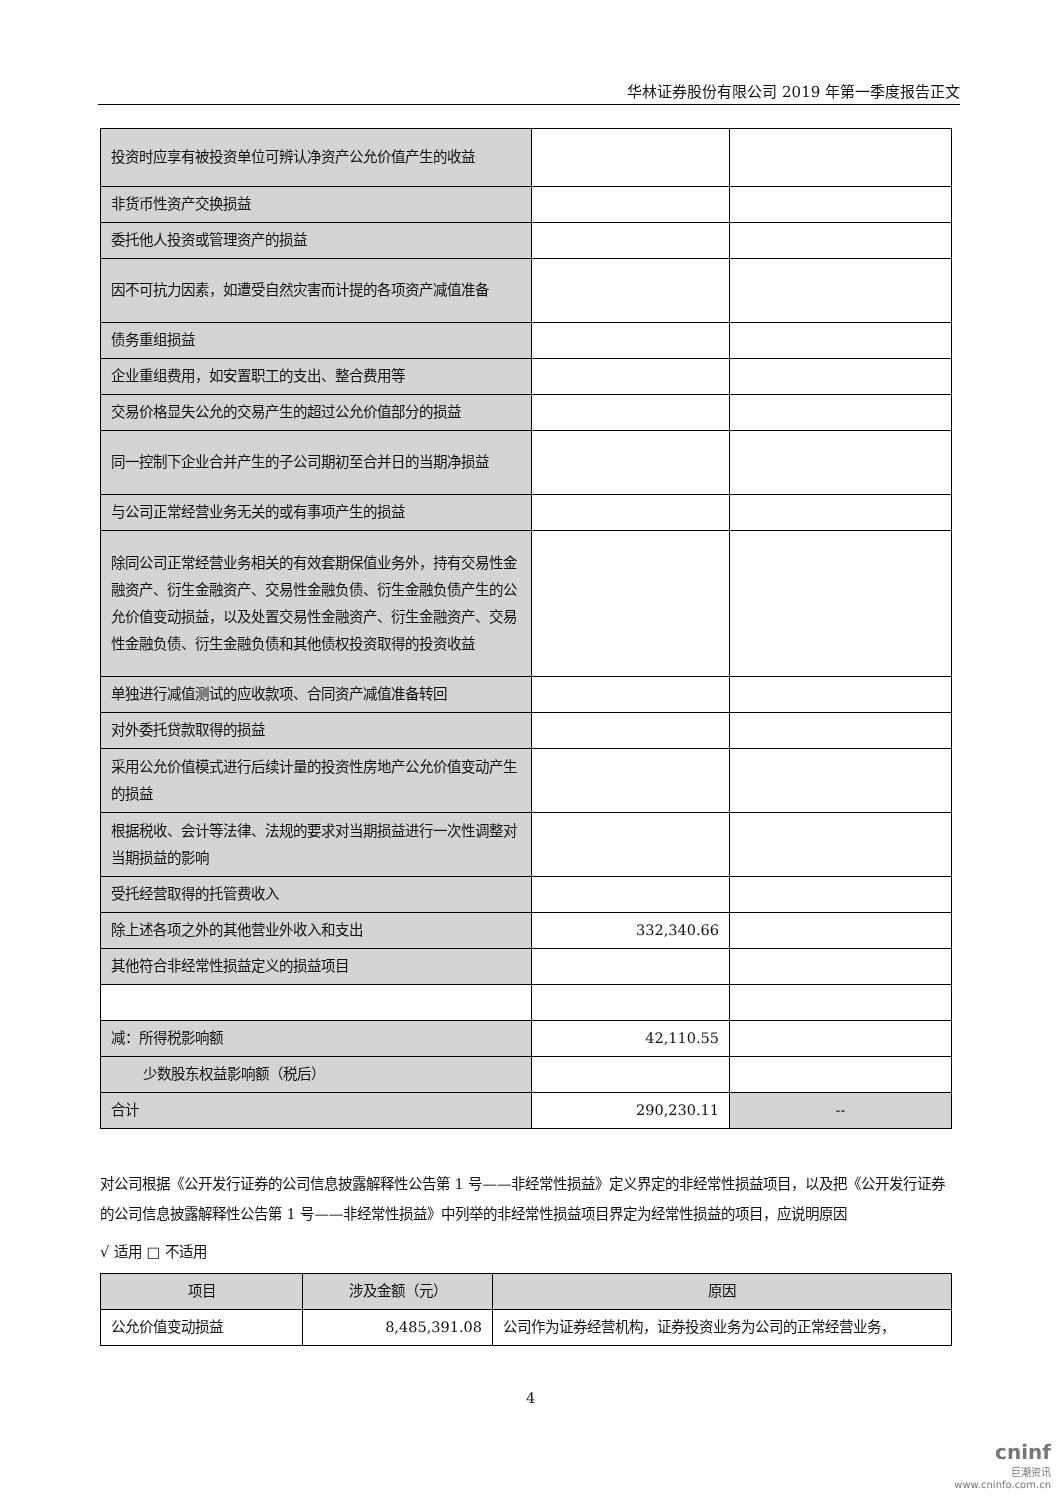华林证券股份有限公司 2019 年第一季度报告正文
| 投资时应享有被投资单位可辨认净资产公允价值产生的收益 | | |
| 非货币性资产交换损益 | | |
| 委托他人投资或管理资产的损益 | | |
| 因不可抗力因素，如遭受自然灾害而计提的各项资产减值准备 | | |
| 债务重组损益 | | |
| 企业重组费用，如安置职工的支出、整合费用等 | | |
| 交易价格显失公允的交易产生的超过公允价值部分的损益 | | |
| 同一控制下企业合并产生的子公司期初至合并日的当期净损益 | | |
| 与公司正常经营业务无关的或有事项产生的损益 | | |
| 除同公司正常经营业务相关的有效套期保值业务外，持有交易性金融资产、衍生金融资产、交易性金融负债、衍生金融负债产生的公允价值变动损益，以及处置交易性金融资产、衍生金融资产、交易性金融负债、衍生金融负债和其他债权投资取得的投资收益 | | |
| 单独进行减值测试的应收款项、合同资产减值准备转回 | | |
| 对外委托贷款取得的损益 | | |
| 采用公允价值模式进行后续计量的投资性房地产公允价值变动产生的损益 | | |
| 根据税收、会计等法律、法规的要求对当期损益进行一次性调整对当期损益的影响 | | |
| 受托经营取得的托管费收入 | | |
| 除上述各项之外的其他营业外收入和支出 | 332,340.66 | |
| 其他符合非经常性损益定义的损益项目 | | |
| 减：所得税影响额 | 42,110.55 | |
| 少数股东权益影响额（税后） | | |
| 合计 | 290,230.11 | -- |
对公司根据《公开发行证券的公司信息披露解释性公告第 1 号——非经常性损益》定义界定的非经常性损益项目，以及把《公开发行证券的公司信息披露解释性公告第 1 号——非经常性损益》中列举的非经常性损益项目界定为经常性损益的项目，应说明原因
√ 适用 □ 不适用
| 项目 | 涉及金额（元） | 原因 |
| --- | --- | --- |
| 公允价值变动损益 | 8,485,391.08 | 公司作为证券经营机构，证券投资业务为公司的正常经营业务， |
4
cninf
巨潮资讯
www.cninfo.com.cn